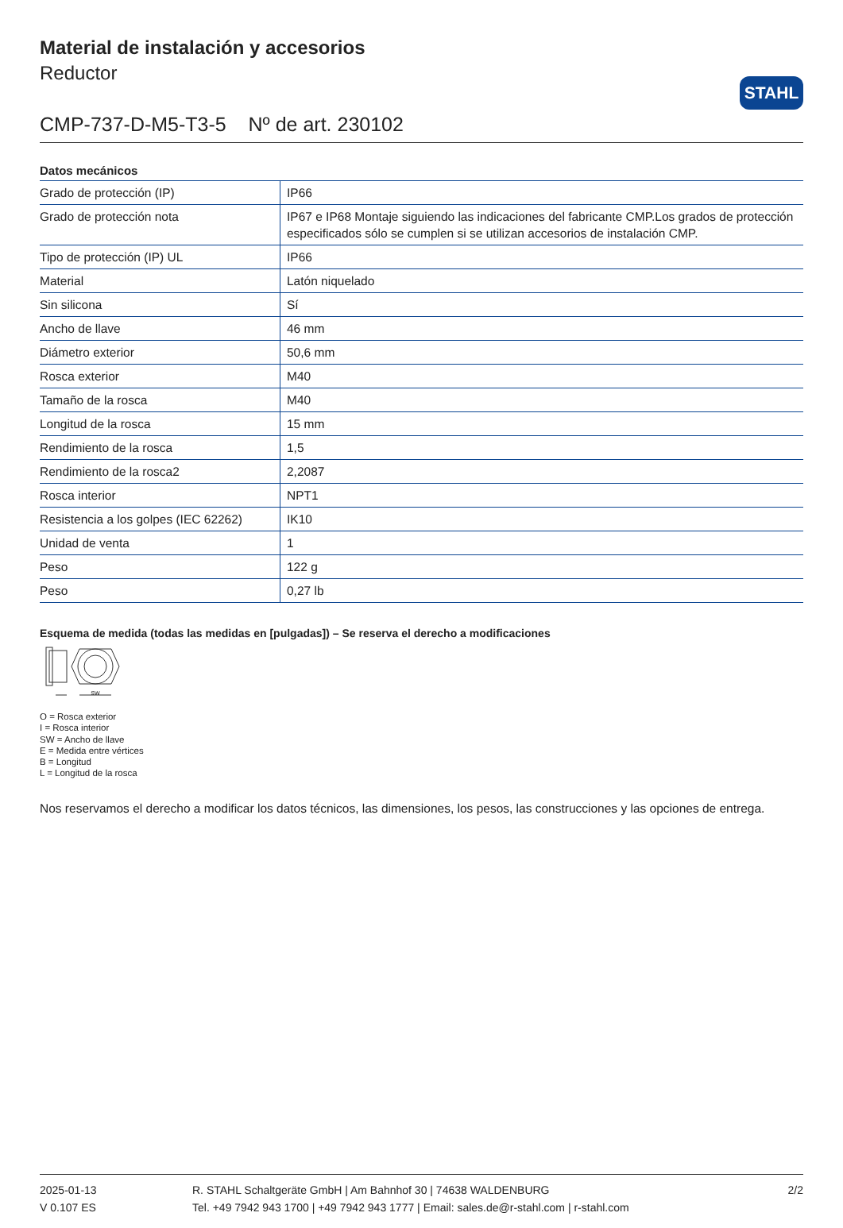STAHL
Material de instalación y accesorios
Reductor
CMP-737-D-M5-T3-5 Nº de art. 230102
Datos mecánicos
| Grado de protección (IP) | IP66 |
| Grado de protección nota | IP67 e IP68 Montaje siguiendo las indicaciones del fabricante CMP.Los grados de protección especificados sólo se cumplen si se utilizan accesorios de instalación CMP. |
| Tipo de protección (IP) UL | IP66 |
| Material | Latón niquelado |
| Sin silicona | Sí |
| Ancho de llave | 46 mm |
| Diámetro exterior | 50,6 mm |
| Rosca exterior | M40 |
| Tamaño de la rosca | M40 |
| Longitud de la rosca | 15 mm |
| Rendimiento de la rosca | 1,5 |
| Rendimiento de la rosca2 | 2,2087 |
| Rosca interior | NPT1 |
| Resistencia a los golpes (IEC 62262) | IK10 |
| Unidad de venta | 1 |
| Peso | 122 g |
| Peso | 0,27 lb |
Esquema de medida (todas las medidas en [pulgadas]) – Se reserva el derecho a modificaciones
SW
O = Rosca exterior
I = Rosca interior
SW = Ancho de llave
E = Medida entre vértices
B = Longitud
L = Longitud de la rosca
Nos reservamos el derecho a modificar los datos técnicos, las dimensiones, los pesos, las construcciones y las opciones de entrega.
2025-01-13
V 0.107 ES
R. STAHL Schaltgeräte GmbH | Am Bahnhof 30 | 74638 WALDENBURG
Tel. +49 7942 943 1700 | +49 7942 943 1777 | Email: sales.de@r-stahl.com | r-stahl.com
2/2